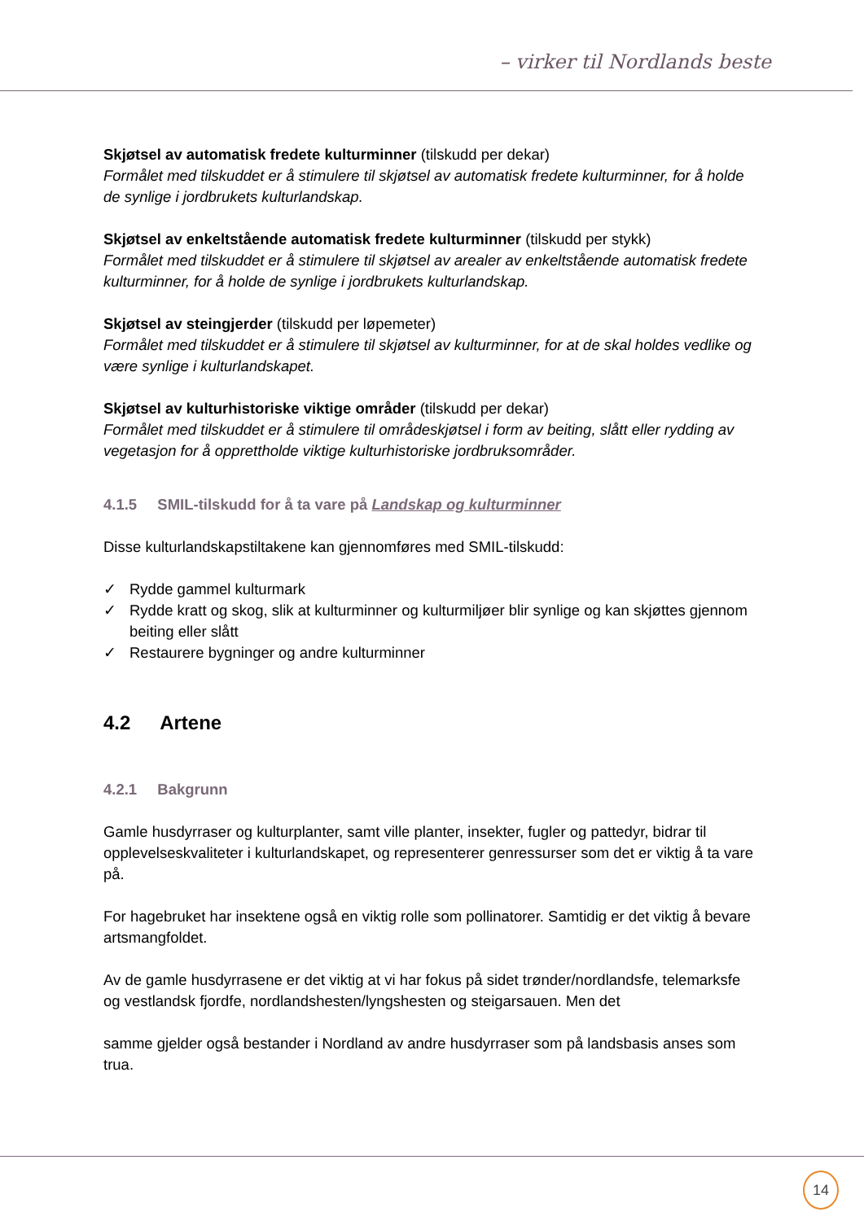– virker til Nordlands beste
Skjøtsel av automatisk fredete kulturminner (tilskudd per dekar)
Formålet med tilskuddet er å stimulere til skjøtsel av automatisk fredete kulturminner, for å holde de synlige i jordbrukets kulturlandskap.
Skjøtsel av enkeltstående automatisk fredete kulturminner (tilskudd per stykk)
Formålet med tilskuddet er å stimulere til skjøtsel av arealer av enkeltstående automatisk fredete kulturminner, for å holde de synlige i jordbrukets kulturlandskap.
Skjøtsel av steingjerder (tilskudd per løpemeter)
Formålet med tilskuddet er å stimulere til skjøtsel av kulturminner, for at de skal holdes vedlike og være synlige i kulturlandskapet.
Skjøtsel av kulturhistoriske viktige områder (tilskudd per dekar)
Formålet med tilskuddet er å stimulere til områdeskjøtsel i form av beiting, slått eller rydding av vegetasjon for å opprettholde viktige kulturhistoriske jordbruksområder.
4.1.5 SMIL-tilskudd for å ta vare på Landskap og kulturminner
Disse kulturlandskapstiltakene kan gjennomføres med SMIL-tilskudd:
✓ Rydde gammel kulturmark
✓ Rydde kratt og skog, slik at kulturminner og kulturmiljøer blir synlige og kan skjøttes gjennom beiting eller slått
✓ Restaurere bygninger og andre kulturminner
4.2 Artene
4.2.1 Bakgrunn
Gamle husdyrraser og kulturplanter, samt ville planter, insekter, fugler og pattedyr, bidrar til opplevelseskvaliteter i kulturlandskapet, og representerer genressurser som det er viktig å ta vare på.
For hagebruket har insektene også en viktig rolle som pollinatorer. Samtidig er det viktig å bevare artsmangfoldet.
Av de gamle husdyrrasene er det viktig at vi har fokus på sidet trønder/nordlandsfe, telemarksfe og vestlandsk fjordfe, nordlandshesten/lyngshesten og steigarsauen. Men det
samme gjelder også bestander i Nordland av andre husdyrraser som på landsbasis anses som trua.
14